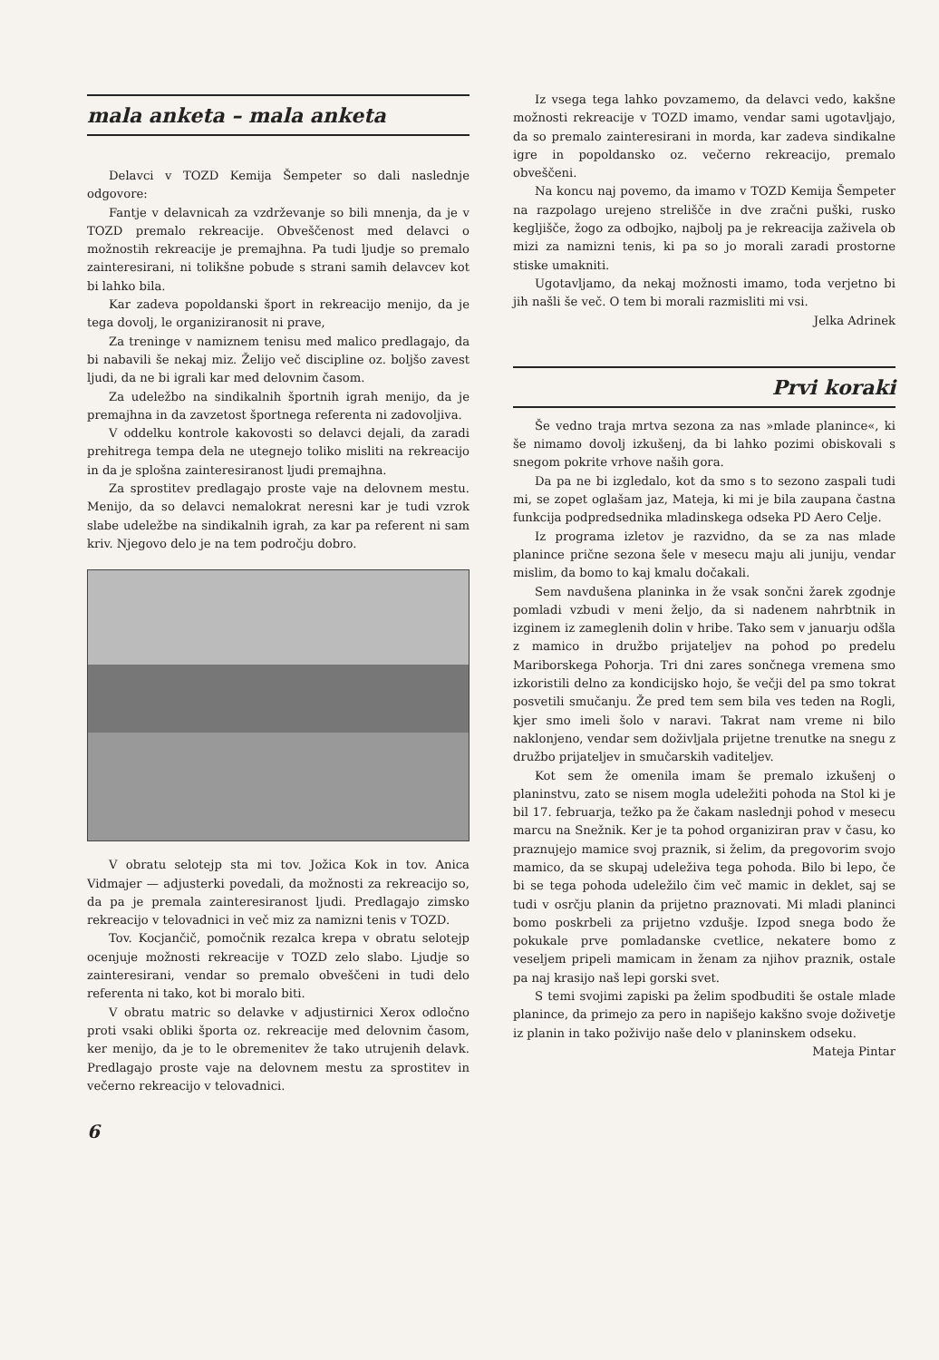mala anketa – mala anketa
Delavci v TOZD Kemija Šempeter so dali naslednje odgovore:
Fantje v delavnicah za vzdrževanje so bili mnenja, da je v TOZD premalo rekreacije. Obveščenost med delavci o možnostih rekreacije je premajhna. Pa tudi ljudje so premalo zainteresirani, ni tolikšne pobude s strani samih delavcev kot bi lahko bila.
Kar zadeva popoldanski šport in rekreacijo menijo, da je tega dovolj, le organiziranosit ni prave,
Za treninge v namiznem tenisu med malico predlagajo, da bi nabavili še nekaj miz. Želijo več discipline oz. boljšo zavest ljudi, da ne bi igrali kar med delovnim časom.
Za udeležbo na sindikalnih športnih igrah menijo, da je premajhna in da zavzetost športnega referenta ni zadovoljiva.
V oddelku kontrole kakovosti so delavci dejali, da zaradi prehitrega tempa dela ne utegnejo toliko misliti na rekreacijo in da je splošna zainteresiranost ljudi premajhna.
Za sprostitev predlagajo proste vaje na delovnem mestu. Menijo, da so delavci nemalokrat neresni kar je tudi vzrok slabe udeležbe na sindikalnih igrah, za kar pa referent ni sam kriv. Njegovo delo je na tem področju dobro.
V obratu selotejp sta mi tov. Jožica Kok in tov. Anica Vidmajer — adjusterki povedali, da možnosti za rekreacijo so, da pa je premala zainteresiranost ljudi. Predlagajo zimsko rekreacijo v telovadnici in več miz za namizni tenis v TOZD.
Tov. Kocjančič, pomočnik rezalca krepa v obratu selotejp ocenjuje možnosti rekreacije v TOZD zelo slabo. Ljudje so zainteresirani, vendar so premalo obveščeni in tudi delo referenta ni tako, kot bi moralo biti.
V obratu matric so delavke v adjustirnici Xerox odločno proti vsaki obliki športa oz. rekreacije med delovnim časom, ker menijo, da je to le obremenitev že tako utrujenih delavk. Predlagajo proste vaje na delovnem mestu za sprostitev in večerno rekreacijo v telovadnici.
6
Iz vsega tega lahko povzamemo, da delavci vedo, kakšne možnosti rekreacije v TOZD imamo, vendar sami ugotavljajo, da so premalo zainteresirani in morda, kar zadeva sindikalne igre in popoldansko oz. večerno rekreacijo, premalo obveščeni.
Na koncu naj povemo, da imamo v TOZD Kemija Šempeter na razpolago urejeno strelišče in dve zračni puški, rusko kegljišče, žogo za odbojko, najbolj pa je rekreacija zaživela ob mizi za namizni tenis, ki pa so jo morali zaradi prostorne stiske umakniti.
Ugotavljamo, da nekaj možnosti imamo, toda verjetno bi jih našli še več. O tem bi morali razmisliti mi vsi.
Jelka Adrinek
Prvi koraki
Še vedno traja mrtva sezona za nas »mlade planince«, ki še nimamo dovolj izkušenj, da bi lahko pozimi obiskovali s snegom pokrite vrhove naših gora.
Da pa ne bi izgledalo, kot da smo s to sezono zaspali tudi mi, se zopet oglašam jaz, Mateja, ki mi je bila zaupana častna funkcija podpredsednika mladinskega odseka PD Aero Celje.
Iz programa izletov je razvidno, da se za nas mlade planince prične sezona šele v mesecu maju ali juniju, vendar mislim, da bomo to kaj kmalu dočakali.
Sem navdušena planinka in že vsak sončni žarek zgodnje pomladi vzbudi v meni željo, da si nadenem nahrbtnik in izginem iz zameglenih dolin v hribe. Tako sem v januarju odšla z mamico in družbo prijateljev na pohod po predelu Mariborskega Pohorja. Tri dni zares sončnega vremena smo izkoristili delno za kondicijsko hojo, še večji del pa smo tokrat posvetili smučanju. Že pred tem sem bila ves teden na Rogli, kjer smo imeli šolo v naravi. Takrat nam vreme ni bilo naklonjeno, vendar sem doživljala prijetne trenutke na snegu z družbo prijateljev in smučarskih vaditeljev.
Kot sem že omenila imam še premalo izkušenj o planinstvu, zato se nisem mogla udeležiti pohoda na Stol ki je bil 17. februarja, težko pa že čakam naslednji pohod v mesecu marcu na Snežnik. Ker je ta pohod organiziran prav v času, ko praznujejo mamice svoj praznik, si želim, da pregovorim svojo mamico, da se skupaj udeleživa tega pohoda. Bilo bi lepo, če bi se tega pohoda udeležilo čim več mamic in deklet, saj se tudi v osrčju planin da prijetno praznovati. Mi mladi planinci bomo poskrbeli za prijetno vzdušje. Izpod snega bodo že pokukale prve pomladanske cvetlice, nekatere bomo z veseljem pripeli mamicam in ženam za njihov praznik, ostale pa naj krasijo naš lepi gorski svet.
S temi svojimi zapiski pa želim spodbuditi še ostale mlade planince, da primejo za pero in napišejo kakšno svoje doživetje iz planin in tako poživijo naše delo v planinskem odseku.
Mateja Pintar